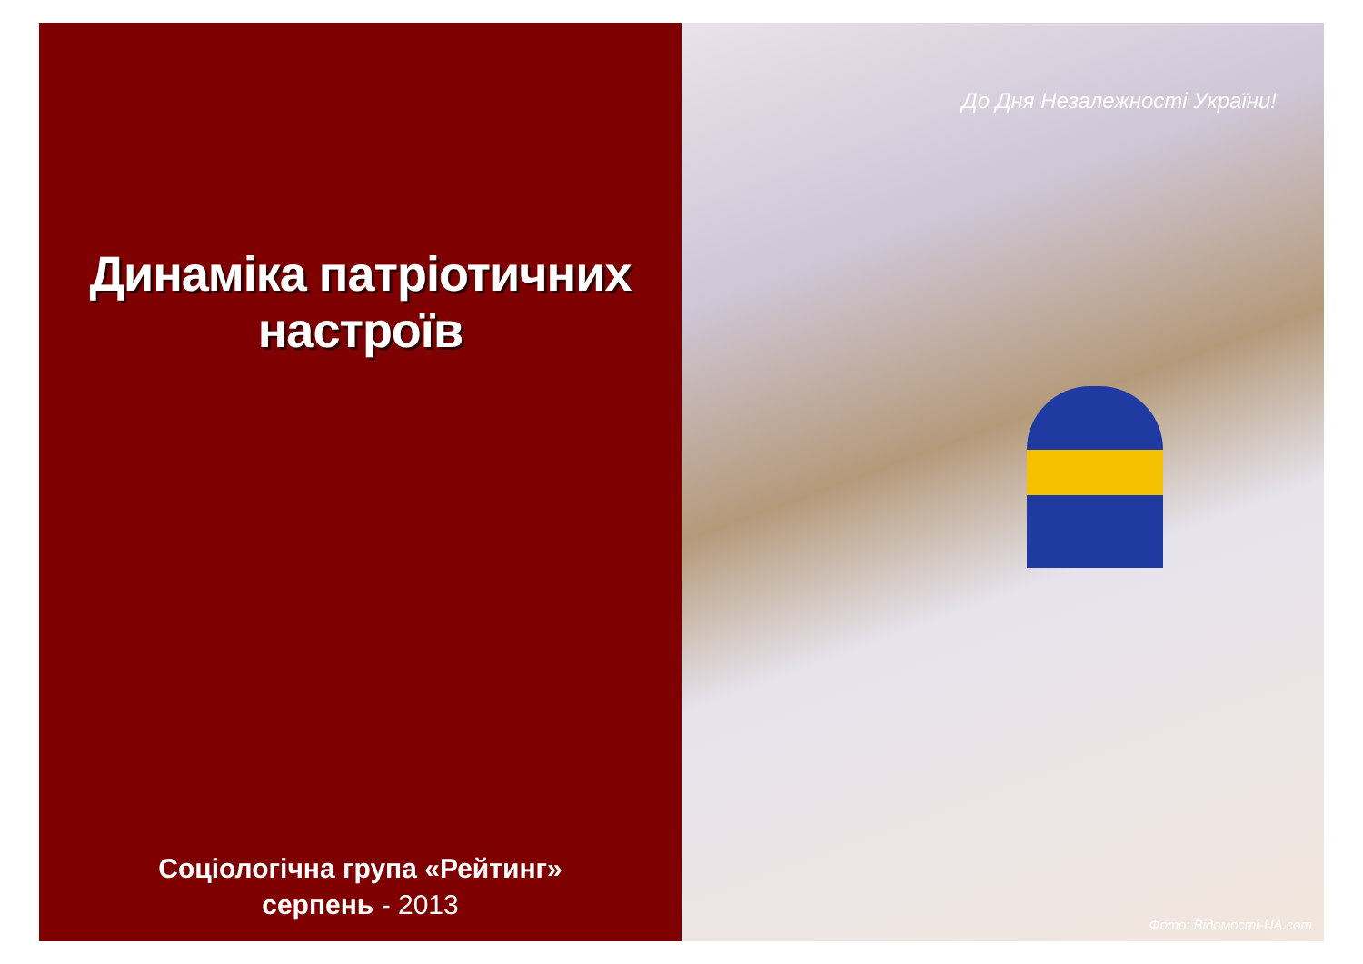Динаміка патріотичних
настроїв
Соціологічна група «Рейтинг»
серпень - 2013
До Дня Незалежності України!
Фото: Відомості-UA.com